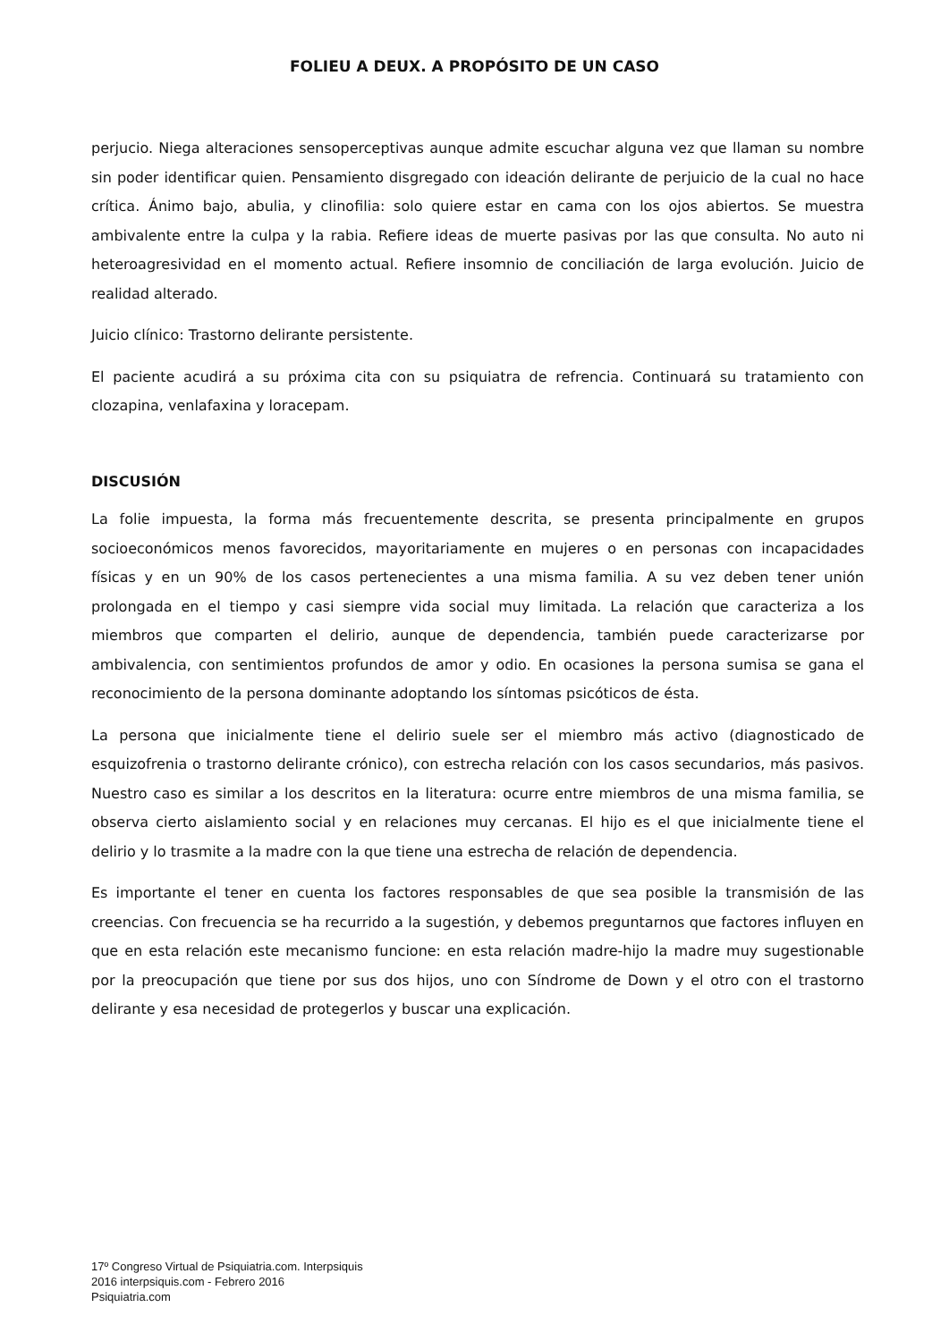FOLIEU A DEUX. A PROPÓSITO DE UN CASO
perjucio. Niega alteraciones sensoperceptivas aunque admite escuchar alguna vez que llaman su nombre sin poder identificar quien. Pensamiento disgregado con ideación delirante de perjuicio de la cual no hace crítica. Ánimo bajo, abulia, y clinofilia: solo quiere estar en cama con los ojos abiertos. Se muestra ambivalente entre la culpa y la rabia. Refiere ideas de muerte pasivas por las que consulta. No auto ni heteroagresividad en el momento actual. Refiere insomnio de conciliación de larga evolución. Juicio de realidad alterado.
Juicio clínico: Trastorno delirante persistente.
El paciente acudirá a su próxima cita con su psiquiatra de refrencia. Continuará su tratamiento con clozapina, venlafaxina y loracepam.
DISCUSIÓN
La folie impuesta, la forma más frecuentemente descrita, se presenta principalmente en grupos socioeconómicos menos favorecidos, mayoritariamente en mujeres o en personas con incapacidades físicas y en un 90% de los casos pertenecientes a una misma familia. A su vez deben tener unión prolongada en el tiempo y casi siempre vida social muy limitada. La relación que caracteriza a los miembros que comparten el delirio, aunque de dependencia, también puede caracterizarse por ambivalencia, con sentimientos profundos de amor y odio. En ocasiones la persona sumisa se gana el reconocimiento de la persona dominante adoptando los síntomas psicóticos de ésta.
La persona que inicialmente tiene el delirio suele ser el miembro más activo (diagnosticado de esquizofrenia o trastorno delirante crónico), con estrecha relación con los casos secundarios, más pasivos. Nuestro caso es similar a los descritos en la literatura: ocurre entre miembros de una misma familia, se observa cierto aislamiento social y en relaciones muy cercanas. El hijo es el que inicialmente tiene el delirio y lo trasmite a la madre con la que tiene una estrecha de relación de dependencia.
Es importante el tener en cuenta los factores responsables de que sea posible la transmisión de las creencias. Con frecuencia se ha recurrido a la sugestión, y debemos preguntarnos que factores influyen en que en esta relación este mecanismo funcione: en esta relación madre-hijo la madre muy sugestionable por la preocupación que tiene por sus dos hijos, uno con Síndrome de Down y el otro con el trastorno delirante y esa necesidad de protegerlos y buscar una explicación.
17º Congreso Virtual de Psiquiatria.com. Interpsiquis
2016 interpsiquis.com - Febrero 2016
Psiquiatria.com